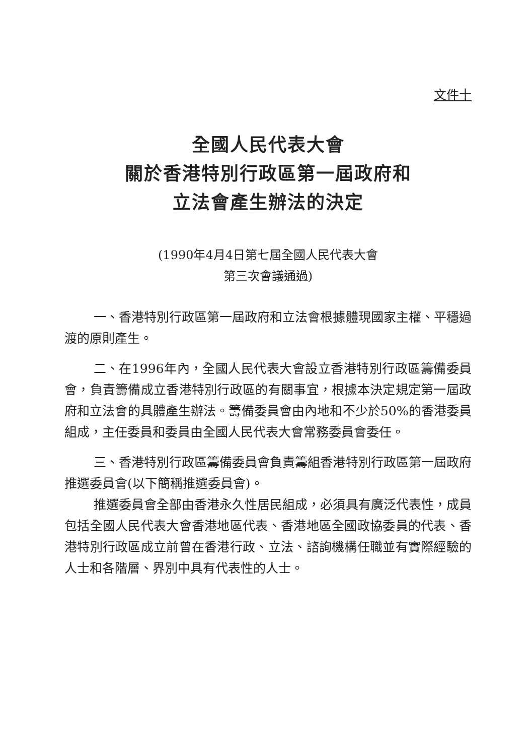文件十
全國人民代表大會
關於香港特別行政區第一屆政府和
立法會產生辦法的決定
(1990年4月4日第七屆全國人民代表大會
第三次會議通過)
一、香港特別行政區第一屆政府和立法會根據體現國家主權、平穩過渡的原則產生。
二、在1996年內，全國人民代表大會設立香港特別行政區籌備委員會，負責籌備成立香港特別行政區的有關事宜，根據本決定規定第一屆政府和立法會的具體產生辦法。籌備委員會由內地和不少於50%的香港委員組成，主任委員和委員由全國人民代表大會常務委員會委任。
三、香港特別行政區籌備委員會負責籌組香港特別行政區第一屆政府推選委員會(以下簡稱推選委員會)。
推選委員會全部由香港永久性居民組成，必須具有廣泛代表性，成員包括全國人民代表大會香港地區代表、香港地區全國政協委員的代表、香港特別行政區成立前曾在香港行政、立法、諮詢機構任職並有實際經驗的人士和各階層、界別中具有代表性的人士。